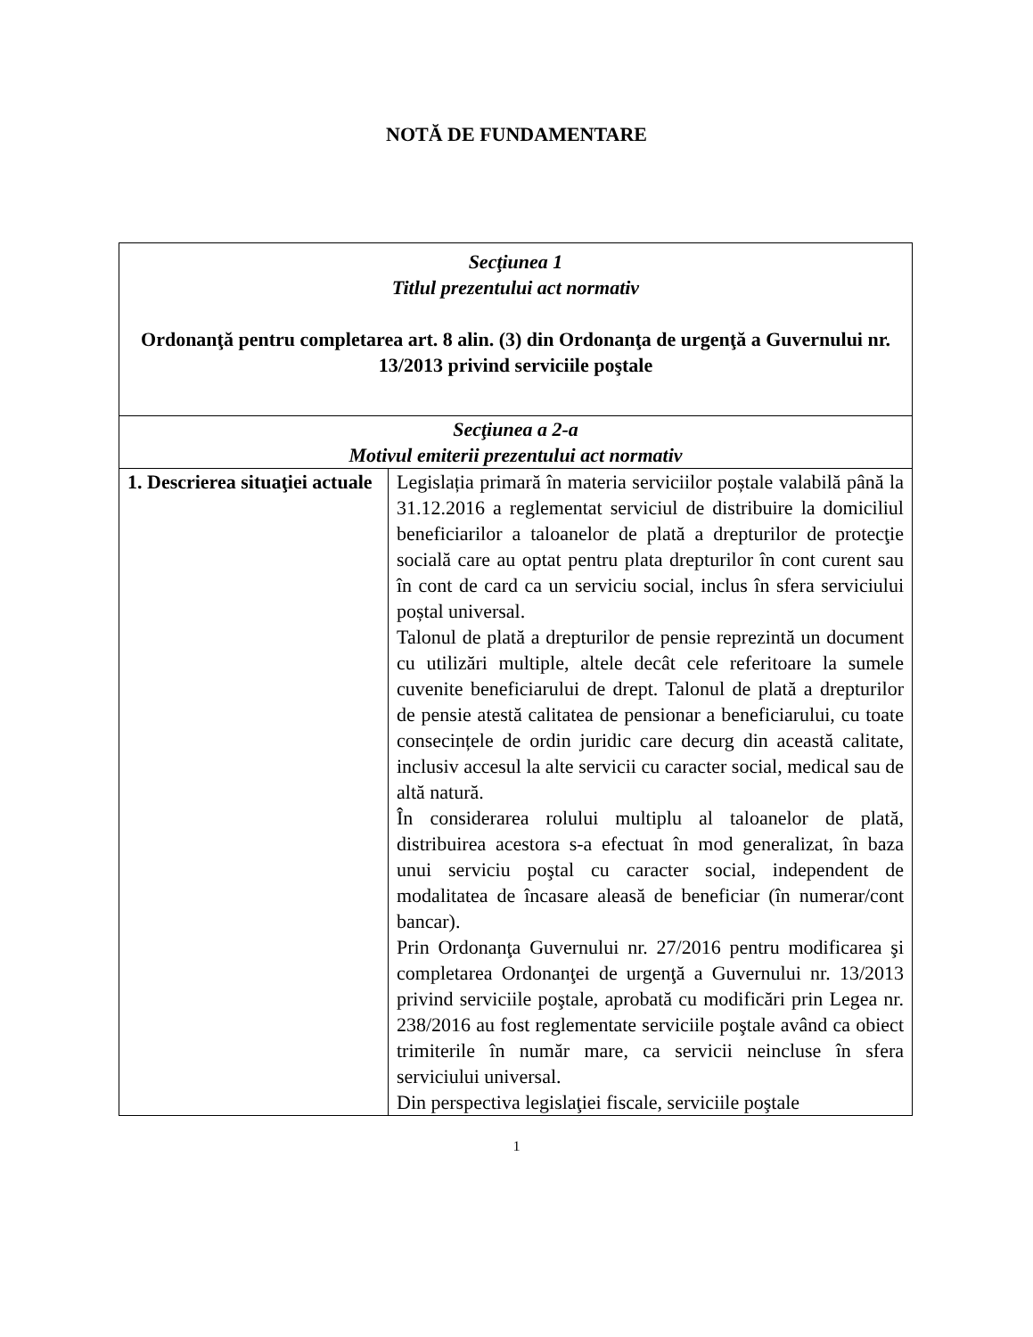NOTĂ DE FUNDAMENTARE
| Secţiunea 1 Titlul prezentului act normativ Ordonanţă pentru completarea art. 8 alin. (3) din Ordonanţa de urgenţă a Guvernului nr. 13/2013 privind serviciile poştale | |
| Secţiunea a 2-a Motivul emiterii prezentului act normativ | |
| 1. Descrierea situaţiei actuale | Legislația primară în materia serviciilor poștale valabilă până la 31.12.2016 a reglementat serviciul de distribuire la domiciliul beneficiarilor a taloanelor de plată a drepturilor de protecţie socială care au optat pentru plata drepturilor în cont curent sau în cont de card ca un serviciu social, inclus în sfera serviciului poștal universal. Talonul de plată a drepturilor de pensie reprezintă un document cu utilizări multiple, altele decât cele referitoare la sumele cuvenite beneficiarului de drept. Talonul de plată a drepturilor de pensie atestă calitatea de pensionar a beneficiarului, cu toate consecințele de ordin juridic care decurg din această calitate, inclusiv accesul la alte servicii cu caracter social, medical sau de altă natură. În considerarea rolului multiplu al taloanelor de plată, distribuirea acestora s-a efectuat în mod generalizat, în baza unui serviciu poştal cu caracter social, independent de modalitatea de încasare aleasă de beneficiar (în numerar/cont bancar). Prin Ordonanţa Guvernului nr. 27/2016 pentru modificarea şi completarea Ordonanţei de urgenţă a Guvernului nr. 13/2013 privind serviciile poştale, aprobată cu modificări prin Legea nr. 238/2016 au fost reglementate serviciile poştale având ca obiect trimiterile în număr mare, ca servicii neincluse în sfera serviciului universal. Din perspectiva legislaţiei fiscale, serviciile poştale |
1